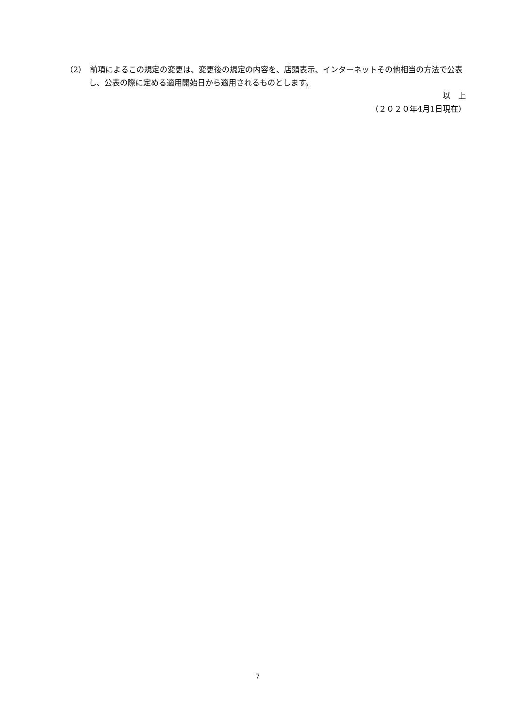（2）　前項によるこの規定の変更は、変更後の規定の内容を、店頭表示、インターネットその他相当の方法で公表し、公表の際に定める適用開始日から適用されるものとします。
以　上
（２０２０年4月1日現在）
7